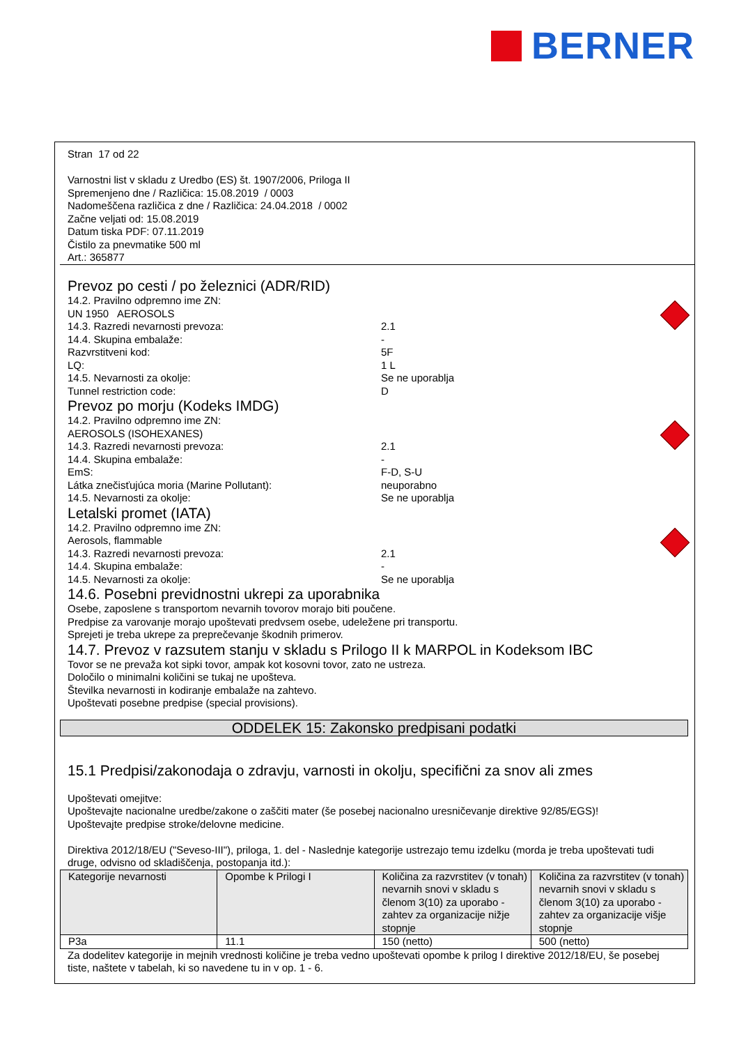BERNER
Stran 17 od 22
Varnostni list v skladu z Uredbo (ES) št. 1907/2006, Priloga II
Spremenjeno dne / Različica: 15.08.2019 / 0003
Nadomeščena različica z dne / Različica: 24.04.2018 / 0002
Začne veljati od: 15.08.2019
Datum tiska PDF: 07.11.2019
Čistilo za pnevmatike 500 ml
Art.: 365877
Prevoz po cesti / po železnici (ADR/RID)
14.2. Pravilno odpremno ime ZN:
UN 1950 AEROSOLS
14.3. Razredi nevarnosti prevoza: 2.1
14.4. Skupina embalaže: -
Razvrstitveni kod: 5F
LQ: 1 L
14.5. Nevarnosti za okolje: Se ne uporablja
Tunnel restriction code: D
Prevoz po morju (Kodeks IMDG)
14.2. Pravilno odpremno ime ZN:
AEROSOLS (ISOHEXANES)
14.3. Razredi nevarnosti prevoza: 2.1
14.4. Skupina embalaže: -
EmS: F-D, S-U
Látka znečisťujúca moria (Marine Pollutant): neuporabno
14.5. Nevarnosti za okolje: Se ne uporablja
Letalski promet (IATA)
14.2. Pravilno odpremno ime ZN:
Aerosols, flammable
14.3. Razredi nevarnosti prevoza: 2.1
14.4. Skupina embalaže: -
14.5. Nevarnosti za okolje: Se ne uporablja
14.6. Posebni previdnostni ukrepi za uporabnika
Osebe, zaposlene s transportom nevarnih tovorov morajo biti poučene.
Predpise za varovanje morajo upoštevati predvsem osebe, udeležene pri transportu.
Sprejeti je treba ukrepe za preprečevanje škodnih primerov.
14.7. Prevoz v razsutem stanju v skladu s Prilogo II k MARPOL in Kodeksom IBC
Tovor se ne prevaža kot sipki tovor, ampak kot kosovni tovor, zato ne ustreza.
Določilo o minimalni količini se tukaj ne upošteva.
Številka nevarnosti in kodiranje embalaže na zahtevo.
Upoštevati posebne predpise (special provisions).
ODDELEK 15: Zakonsko predpisani podatki
15.1 Predpisi/zakonodaja o zdravju, varnosti in okolju, specifični za snov ali zmes
Upoštevati omejitve:
Upoštevajte nacionalne uredbe/zakone o zaščiti mater (še posebej nacionalno uresničevanje direktive 92/85/EGS)!
Upoštevajte predpise stroke/delovne medicine.
Direktiva 2012/18/EU ("Seveso-III"), priloga, 1. del - Naslednje kategorije ustrezajo temu izdelku (morda je treba upoštevati tudi druge, odvisno od skladiščenja, postopanja itd.):
| Kategorije nevarnosti | Opombe k Prilogi I | Količina za razvrstitev (v tonah) nevarnih snovi v skladu s členom 3(10) za uporabo - zahtev za organizacije nižje stopnje | Količina za razvrstitev (v tonah) nevarnih snovi v skladu s členom 3(10) za uporabo - zahtev za organizacije višje stopnje |
| --- | --- | --- | --- |
| P3a | 11.1 | 150 (netto) | 500 (netto) |
Za dodelitev kategorije in mejnih vrednosti količine je treba vedno upoštevati opombe k prilog I direktive 2012/18/EU, še posebej tiste, naštete v tabelah, ki so navedene tu in v op. 1 - 6.